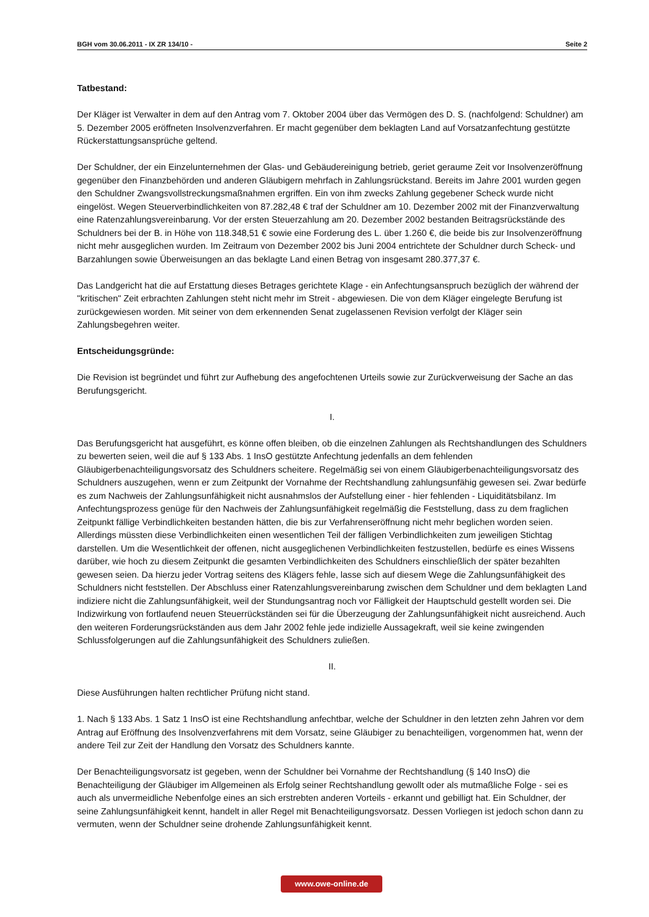BGH vom 30.06.2011 - IX ZR 134/10 - Seite 2
Tatbestand:
Der Kläger ist Verwalter in dem auf den Antrag vom 7. Oktober 2004 über das Vermögen des D. S. (nachfolgend: Schuldner) am 5. Dezember 2005 eröffneten Insolvenzverfahren. Er macht gegenüber dem beklagten Land auf Vorsatzanfechtung gestützte Rückerstattungsansprüche geltend.
Der Schuldner, der ein Einzelunternehmen der Glas- und Gebäudereinigung betrieb, geriet geraume Zeit vor Insolvenzeröffnung gegenüber den Finanzbehörden und anderen Gläubigern mehrfach in Zahlungsrückstand. Bereits im Jahre 2001 wurden gegen den Schuldner Zwangsvollstreckungsmaßnahmen ergriffen. Ein von ihm zwecks Zahlung gegebener Scheck wurde nicht eingelöst. Wegen Steuerverbindlichkeiten von 87.282,48 € traf der Schuldner am 10. Dezember 2002 mit der Finanzverwaltung eine Ratenzahlungsvereinbarung. Vor der ersten Steuerzahlung am 20. Dezember 2002 bestanden Beitragsrückstände des Schuldners bei der B. in Höhe von 118.348,51 € sowie eine Forderung des L. über 1.260 €, die beide bis zur Insolvenzeröffnung nicht mehr ausgeglichen wurden. Im Zeitraum von Dezember 2002 bis Juni 2004 entrichtete der Schuldner durch Scheck- und Barzahlungen sowie Überweisungen an das beklagte Land einen Betrag von insgesamt 280.377,37 €.
Das Landgericht hat die auf Erstattung dieses Betrages gerichtete Klage - ein Anfechtungsanspruch bezüglich der während der "kritischen" Zeit erbrachten Zahlungen steht nicht mehr im Streit - abgewiesen. Die von dem Kläger eingelegte Berufung ist zurückgewiesen worden. Mit seiner von dem erkennenden Senat zugelassenen Revision verfolgt der Kläger sein Zahlungsbegehren weiter.
Entscheidungsgründe:
Die Revision ist begründet und führt zur Aufhebung des angefochtenen Urteils sowie zur Zurückverweisung der Sache an das Berufungsgericht.
I.
Das Berufungsgericht hat ausgeführt, es könne offen bleiben, ob die einzelnen Zahlungen als Rechtshandlungen des Schuldners zu bewerten seien, weil die auf § 133 Abs. 1 InsO gestützte Anfechtung jedenfalls an dem fehlenden Gläubigerbenachteiligungsvorsatz des Schuldners scheitere. Regelmäßig sei von einem Gläubigerbenachteiligungsvorsatz des Schuldners auszugehen, wenn er zum Zeitpunkt der Vornahme der Rechtshandlung zahlungsunfähig gewesen sei. Zwar bedürfe es zum Nachweis der Zahlungsunfähigkeit nicht ausnahmslos der Aufstellung einer - hier fehlenden - Liquiditätsbilanz. Im Anfechtungsprozess genüge für den Nachweis der Zahlungsunfähigkeit regelmäßig die Feststellung, dass zu dem fraglichen Zeitpunkt fällige Verbindlichkeiten bestanden hätten, die bis zur Verfahrenseröffnung nicht mehr beglichen worden seien. Allerdings müssten diese Verbindlichkeiten einen wesentlichen Teil der fälligen Verbindlichkeiten zum jeweiligen Stichtag darstellen. Um die Wesentlichkeit der offenen, nicht ausgeglichenen Verbindlichkeiten festzustellen, bedürfe es eines Wissens darüber, wie hoch zu diesem Zeitpunkt die gesamten Verbindlichkeiten des Schuldners einschließlich der später bezahlten gewesen seien. Da hierzu jeder Vortrag seitens des Klägers fehle, lasse sich auf diesem Wege die Zahlungsunfähigkeit des Schuldners nicht feststellen. Der Abschluss einer Ratenzahlungsvereinbarung zwischen dem Schuldner und dem beklagten Land indiziere nicht die Zahlungsunfähigkeit, weil der Stundungsantrag noch vor Fälligkeit der Hauptschuld gestellt worden sei. Die Indizwirkung von fortlaufend neuen Steuerrückständen sei für die Überzeugung der Zahlungsunfähigkeit nicht ausreichend. Auch den weiteren Forderungsrückständen aus dem Jahr 2002 fehle jede indizielle Aussagekraft, weil sie keine zwingenden Schlussfolgerungen auf die Zahlungsunfähigkeit des Schuldners zuließen.
II.
Diese Ausführungen halten rechtlicher Prüfung nicht stand.
1. Nach § 133 Abs. 1 Satz 1 InsO ist eine Rechtshandlung anfechtbar, welche der Schuldner in den letzten zehn Jahren vor dem Antrag auf Eröffnung des Insolvenzverfahrens mit dem Vorsatz, seine Gläubiger zu benachteiligen, vorgenommen hat, wenn der andere Teil zur Zeit der Handlung den Vorsatz des Schuldners kannte.
Der Benachteiligungsvorsatz ist gegeben, wenn der Schuldner bei Vornahme der Rechtshandlung (§ 140 InsO) die Benachteiligung der Gläubiger im Allgemeinen als Erfolg seiner Rechtshandlung gewollt oder als mutmaßliche Folge - sei es auch als unvermeidliche Nebenfolge eines an sich erstrebten anderen Vorteils - erkannt und gebilligt hat. Ein Schuldner, der seine Zahlungsunfähigkeit kennt, handelt in aller Regel mit Benachteiligungsvorsatz. Dessen Vorliegen ist jedoch schon dann zu vermuten, wenn der Schuldner seine drohende Zahlungsunfähigkeit kennt.
www.owe-online.de